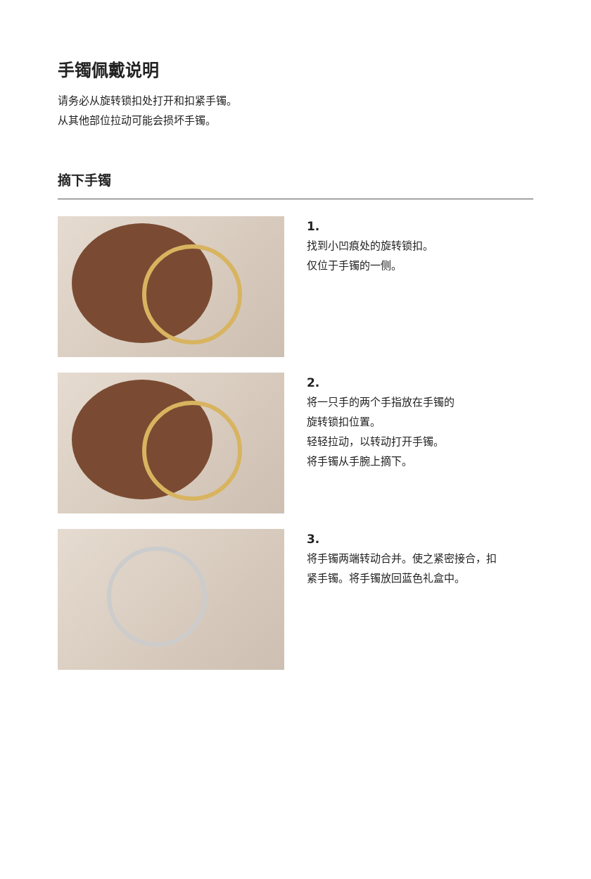手镯佩戴说明
请务必从旋转锁扣处打开和扣紧手镯。
从其他部位拉动可能会损坏手镯。
摘下手镯
1.
找到小凹痕处的旋转锁扣。
仅位于手镯的一侧。
2.
将一只手的两个手指放在手镯的
旋转锁扣位置。
轻轻拉动，以转动打开手镯。
将手镯从手腕上摘下。
3.
将手镯两端转动合并。使之紧密接合，扣
紧手镯。将手镯放回蓝色礼盒中。